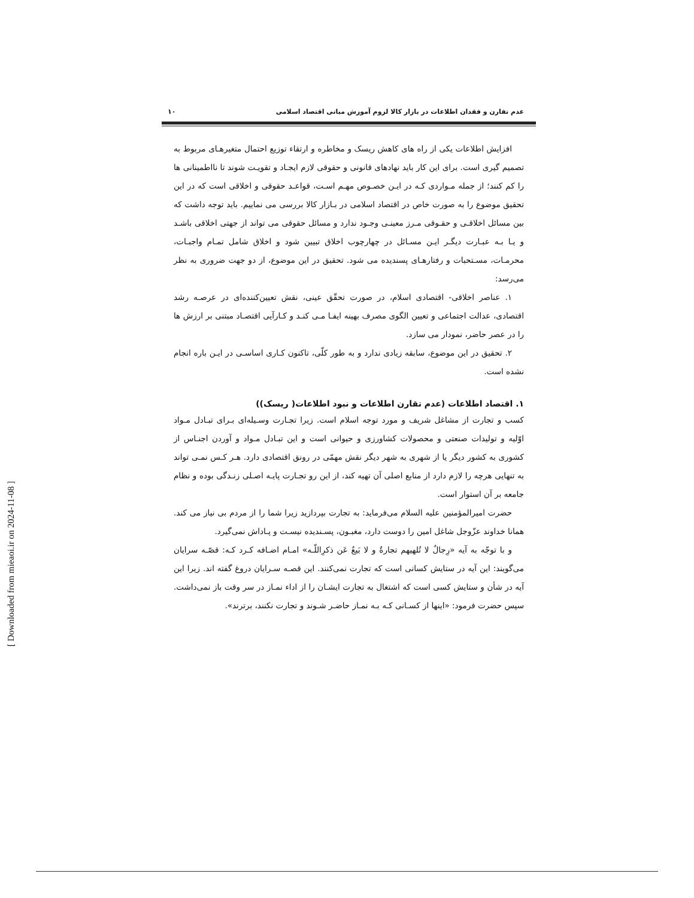عدم تقارن و فقدان اطلاعات در بازار کالا لزوم آموزش مبانی اقتصاد اسلامی ۱۰
افزایش اطلاعات یکی از راه های کاهش ریسک و مخاطره و ارتقاء توزیع احتمال متغیرهـای مربوط به تصمیم گیری است. برای این کار باید نهادهای قانونی و حقوقی لازم ایجـاد و تقویـت شوند تا نااطمینانی ها را کم کنند؛ از جمله مـواردی کـه در ایـن خصـوص مهـم اسـت، قواعـد حقوقی و اخلاقی است که در این تحقیق موضوع را به صورت خاص در اقتصاد اسلامی در بـازار کالا بررسی می نماییم. باید توجه داشت که بین مسائل اخلاقـی و حقـوقی مـرز معینـی وجـود ندارد و مسائل حقوقی می تواند از جهتی اخلاقی باشـد و یـا بـه عبـارت دیگـر ایـن مسـائل در چهارچوب اخلاق تبیین شود و اخلاق شامل تمـام واجبـات، محرمـات، مسـتحبات و رفتارهـای پسندیده می شود. تحقیق در این موضوع، از دو جهت ضروری به نظر می‌رسد:
۱. عناصر اخلاقی- اقتصادی اسلام، در صورت تحقّق عینی، نقش تعیین‌کننده‌ای در عرصـه رشد اقتصادی، عدالت اجتماعی و تعیین الگوی مصرف بهینه ایفـا مـی کنـد و کـارآیی اقتصـاد مبتنی بر ارزش ها را در عصر حاضر، نمودار می سازد.
۲. تحقیق در این موضوع، سابقه زیادی ندارد و به طور کلّی، تاکنون کـاری اساسـی در ایـن باره انجام نشده است.
۱. اقتصاد اطلاعات (عدم تقارن اطلاعات و نبود اطلاعات( ریسک))
کسب و تجارت از مشاغل شریف و مورد توجه اسلام است. زیرا تجـارت وسـیله‌ای بـرای تبـادل مـواد اوّلیه و تولیدات صنعتی و محصولات کشاورزی و حیوانی است و این تبـادل مـواد و آوردن اجنـاس از کشوری به کشور دیگر یا از شهری به شهر دیگر نقش مهمّی در رونق اقتصادی دارد. هـر کـس نمـی تواند به تنهایی هرچه را لازم دارد از منابع اصلی آن تهیه کند، از این رو تجـارت پایـه اصـلی زنـدگی بوده و نظام جامعه بر آن استوار است.
حضرت امیرالمؤمنین علیه السلام می‌فرماید: به تجارت بپردازید زیرا شما را از مردم بی نیاز می کند. همانا خداوند عزّوجل شاغل امین را دوست دارد، مغبـون، پسـندیده نیسـت و پـاداش نمی‌گیرد.
و با توجّه به آیه «رِجالٌ لا تُلهیهم تجارةٌ و لا بَیعٌ عَن ذکرِاللّـه» امـام اضـافه کـرد کـه: قصّـه سرایان می‌گویند: این آیه در ستایش کسانی است که تجارت نمی‌کنند. این قصـه سـرایان دروغ گفته اند. زیرا این آیه در شأن و ستایش کسی است که اشتغال به تجارت ایشـان را از اداء نمـاز در سر وقت باز نمی‌داشت. سپس حضرت فرمود: «اینها از کسـانی کـه بـه نمـاز حاضـر شـوند و تجارت نکنند، برترند».
[ Downloaded from mieaoi.ir on 2024-11-08 ]